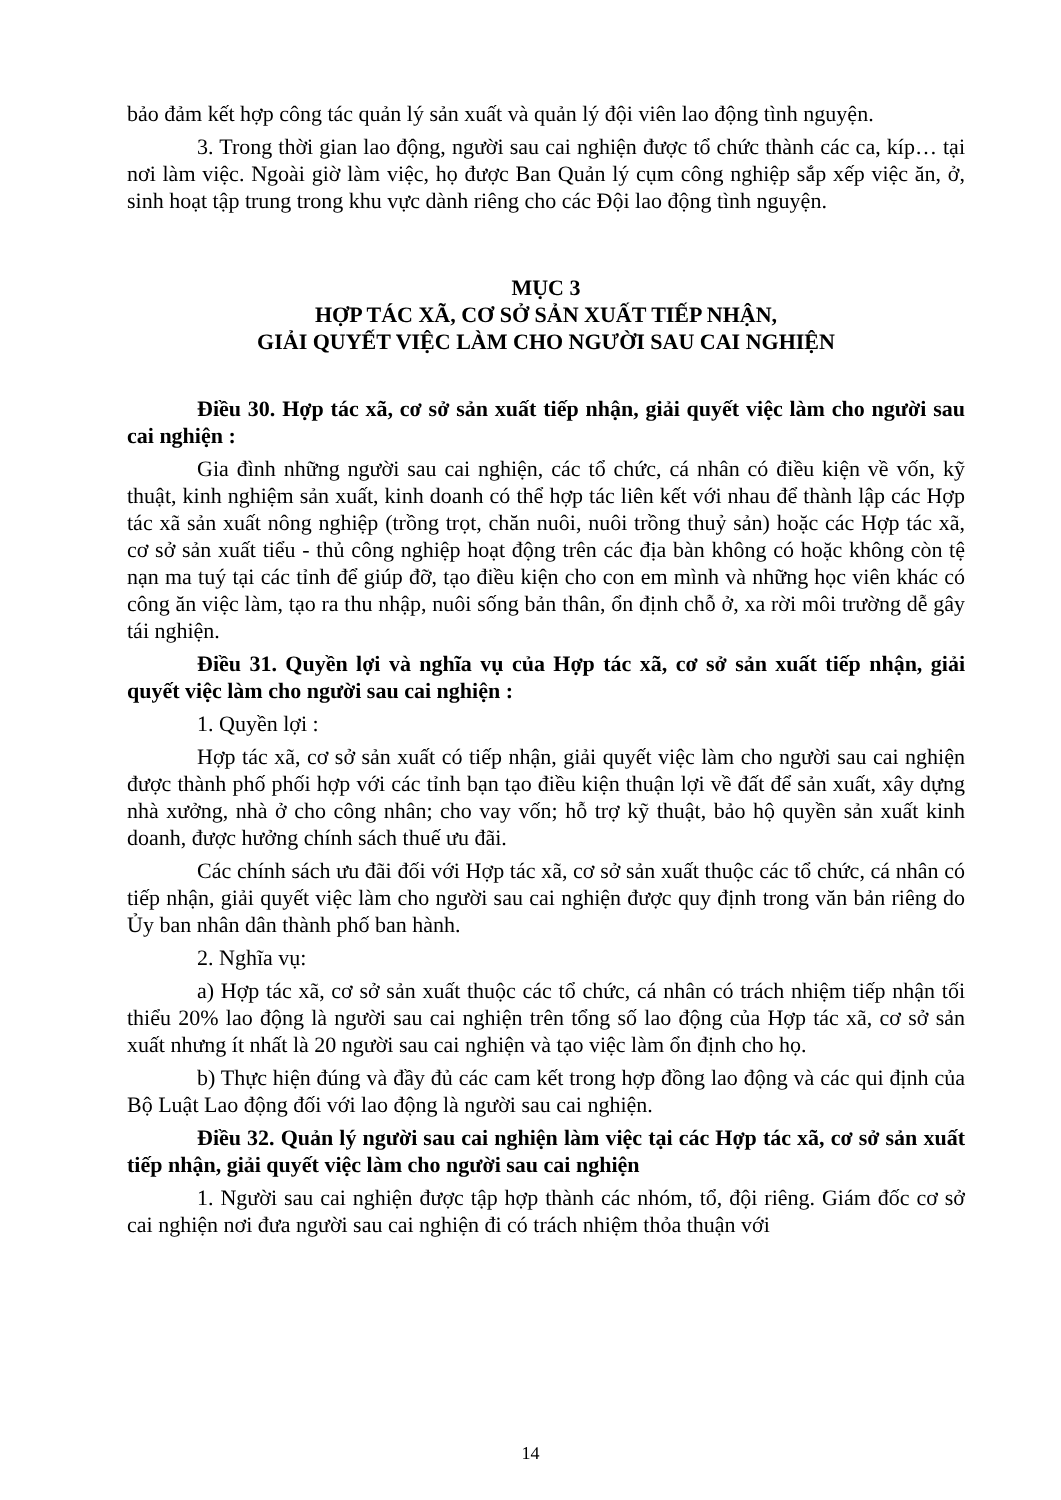bảo đảm kết hợp công tác quản lý sản xuất và quản lý đội viên lao động tình nguyện.
3. Trong thời gian lao động, người sau cai nghiện được tổ chức thành các ca, kíp… tại nơi làm việc. Ngoài giờ làm việc, họ được Ban Quản lý cụm công nghiệp sắp xếp việc ăn, ở, sinh hoạt tập trung trong khu vực dành riêng cho các Đội lao động tình nguyện.
MỤC 3
HỢP TÁC XÃ, CƠ SỞ SẢN XUẤT TIẾP NHẬN,
GIẢI QUYẾT VIỆC LÀM CHO NGƯỜI SAU CAI NGHIỆN
Điều 30. Hợp tác xã, cơ sở sản xuất tiếp nhận, giải quyết việc làm cho người sau cai nghiện :
Gia đình những người sau cai nghiện, các tổ chức, cá nhân có điều kiện về vốn, kỹ thuật, kinh nghiệm sản xuất, kinh doanh có thể hợp tác liên kết với nhau để thành lập các Hợp tác xã sản xuất nông nghiệp (trồng trọt, chăn nuôi, nuôi trồng thuỷ sản) hoặc các Hợp tác xã, cơ sở sản xuất tiểu - thủ công nghiệp hoạt động trên các địa bàn không có hoặc không còn tệ nạn ma tuý tại các tỉnh để giúp đỡ, tạo điều kiện cho con em mình và những học viên khác có công ăn việc làm, tạo ra thu nhập, nuôi sống bản thân, ổn định chỗ ở, xa rời môi trường dễ gây tái nghiện.
Điều 31. Quyền lợi và nghĩa vụ của Hợp tác xã, cơ sở sản xuất tiếp nhận, giải quyết việc làm cho người sau cai nghiện :
1. Quyền lợi :
Hợp tác xã, cơ sở sản xuất có tiếp nhận, giải quyết việc làm cho người sau cai nghiện được thành phố phối hợp với các tỉnh bạn tạo điều kiện thuận lợi về đất để sản xuất, xây dựng nhà xưởng, nhà ở cho công nhân; cho vay vốn; hỗ trợ kỹ thuật, bảo hộ quyền sản xuất kinh doanh, được hưởng chính sách thuế ưu đãi.
Các chính sách ưu đãi đối với Hợp tác xã, cơ sở sản xuất thuộc các tổ chức, cá nhân có tiếp nhận, giải quyết việc làm cho người sau cai nghiện được quy định trong văn bản riêng do Ủy ban nhân dân thành phố ban hành.
2. Nghĩa vụ:
a) Hợp tác xã, cơ sở sản xuất thuộc các tổ chức, cá nhân có trách nhiệm tiếp nhận tối thiểu 20% lao động là người sau cai nghiện trên tổng số lao động của Hợp tác xã, cơ sở sản xuất nhưng ít nhất là 20 người sau cai nghiện và tạo việc làm ổn định cho họ.
b) Thực hiện đúng và đầy đủ các cam kết trong hợp đồng lao động và các qui định của Bộ Luật Lao động đối với lao động là người sau cai nghiện.
Điều 32. Quản lý người sau cai nghiện làm việc tại các Hợp tác xã, cơ sở sản xuất tiếp nhận, giải quyết việc làm cho người sau cai nghiện
1. Người sau cai nghiện được tập hợp thành các nhóm, tổ, đội riêng. Giám đốc cơ sở cai nghiện nơi đưa người sau cai nghiện đi có trách nhiệm thỏa thuận với
14